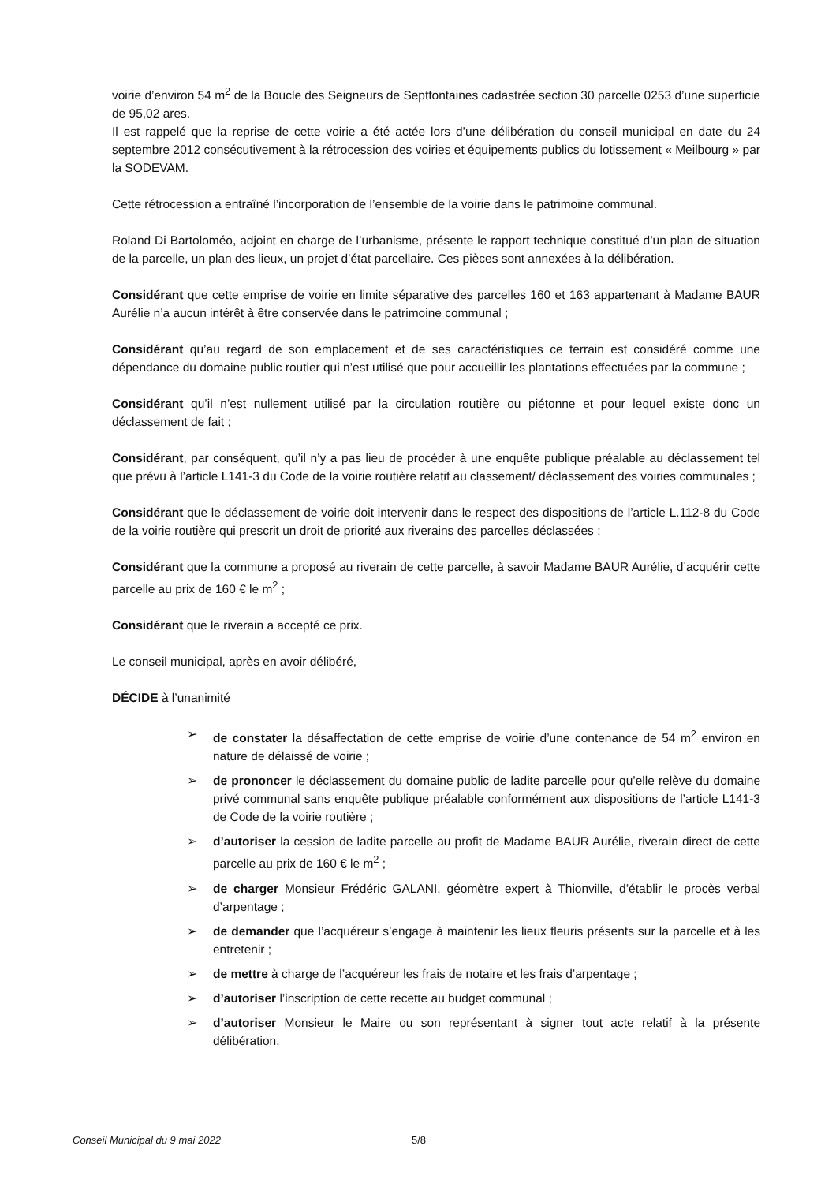voirie d’environ 54 m<sup>2</sup> de la Boucle des Seigneurs de Septfontaines cadastrée section 30 parcelle 0253 d’une superficie de 95,02 ares.
Il est rappelé que la reprise de cette voirie a été actée lors d’une délibération du conseil municipal en date du 24 septembre 2012 consécutivement à la rétrocession des voiries et équipements publics du lotissement « Meilbourg » par la SODEVAM.
Cette rétrocession a entraîné l’incorporation de l’ensemble de la voirie dans le patrimoine communal.
Roland Di Bartoloméo, adjoint en charge de l’urbanisme, présente le rapport technique constitué d’un plan de situation de la parcelle, un plan des lieux, un projet d’état parcellaire. Ces pièces sont annexées à la délibération.
Considérant que cette emprise de voirie en limite séparative des parcelles 160 et 163 appartenant à Madame BAUR Aurélie n’a aucun intérêt à être conservée dans le patrimoine communal ;
Considérant qu’au regard de son emplacement et de ses caractéristiques ce terrain est considéré comme une dépendance du domaine public routier qui n’est utilisé que pour accueillir les plantations effectuées par la commune ;
Considérant qu’il n’est nullement utilisé par la circulation routière ou piétonne et pour lequel existe donc un déclassement de fait ;
Considérant, par conséquent, qu’il n’y a pas lieu de procéder à une enquête publique préalable au déclassement tel que prévu à l’article L141-3 du Code de la voirie routière relatif au classement/ déclassement des voiries communales ;
Considérant que le déclassement de voirie doit intervenir dans le respect des dispositions de l’article L.112-8 du Code de la voirie routière qui prescrit un droit de priorité aux riverains des parcelles déclassées ;
Considérant que la commune a proposé au riverain de cette parcelle, à savoir Madame BAUR Aurélie, d’acquérir cette parcelle au prix de 160 € le m<sup>2</sup> ;
Considérant que le riverain a accepté ce prix.
Le conseil municipal, après en avoir délibéré,
DÉCIDE à l’unanimité
➢ de constater la désaffectation de cette emprise de voirie d’une contenance de 54 m<sup>2</sup> environ en nature de délaissé de voirie ;
➢ de prononcer le déclassement du domaine public de ladite parcelle pour qu’elle relève du domaine privé communal sans enquête publique préalable conformément aux dispositions de l’article L141-3 de Code de la voirie routière ;
➢ d’autoriser la cession de ladite parcelle au profit de Madame BAUR Aurélie, riverain direct de cette parcelle au prix de 160 € le m<sup>2</sup> ;
➢ de charger Monsieur Frédéric GALANI, géomètre expert à Thionville, d’établir le procès verbal d’arpentage ;
➢ de demander que l’acquéreur s’engage à maintenir les lieux fleuris présents sur la parcelle et à les entretenir ;
➢ de mettre à charge de l’acquéreur les frais de notaire et les frais d’arpentage ;
➢ d’autoriser l’inscription de cette recette au budget communal ;
➢ d’autoriser Monsieur le Maire ou son représentant à signer tout acte relatif à la présente délibération.
Conseil Municipal du 9 mai 2022 5/8